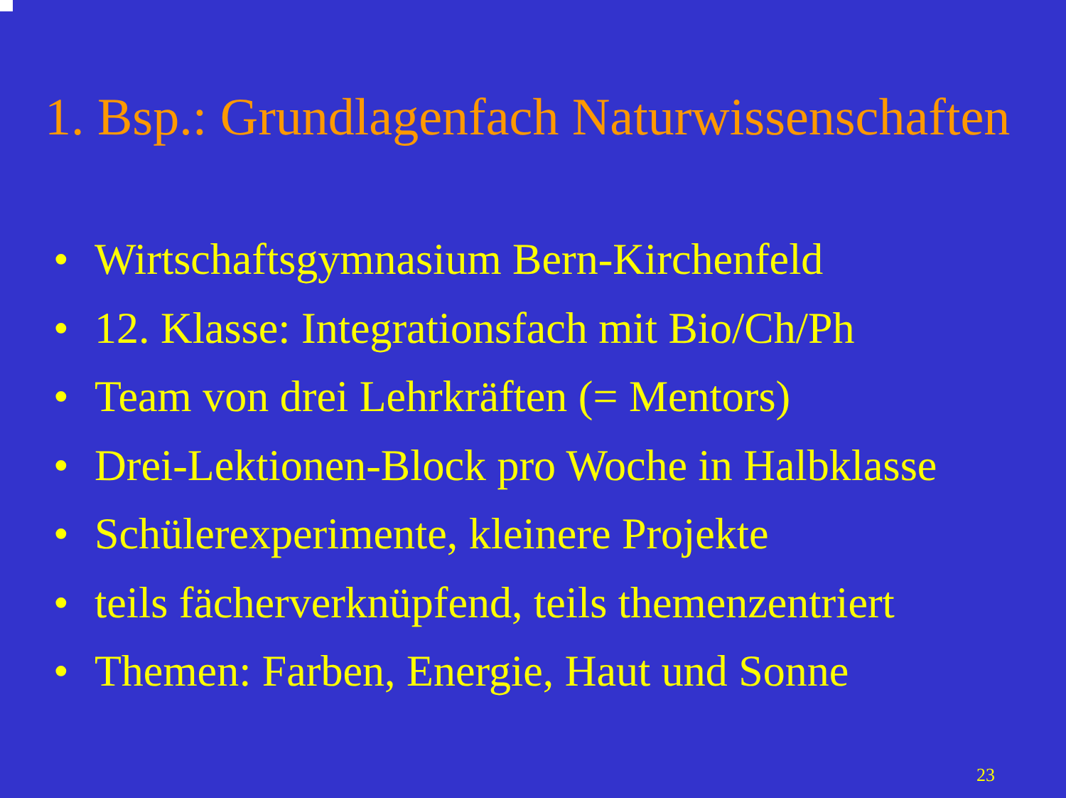1. Bsp.: Grundlagenfach Naturwissenschaften
• Wirtschaftsgymnasium Bern-Kirchenfeld
• 12. Klasse: Integrationsfach mit Bio/Ch/Ph
• Team von drei Lehrkräften (= Mentors)
• Drei-Lektionen-Block pro Woche in Halbklasse
• Schülerexperimente, kleinere Projekte
• teils fächerverknüpfend, teils themenzentriert
• Themen: Farben, Energie, Haut und Sonne
23